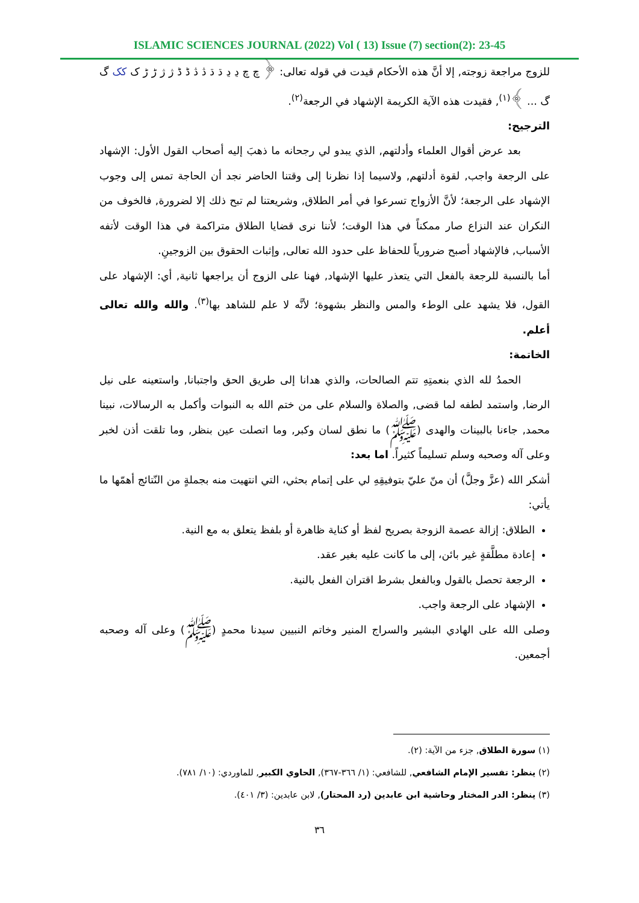ISLAMIC SCIENCES JOURNAL (2022) Vol ( 13) Issue (7) section(2): 23-45
للزوج مراجعة زوجته, إلا أنَّ هذه الأحكام قيدت في قوله تعالى: ﴿ چ چ ڍ ڍ ڌ ڌ ڎ ڎ ڈ ڈ ژ ژ ڑ ڑ ک کک گ گ ... ﴾<sup>(١)</sup>, فقيدت هذه الآية الكريمة الإشهاد في الرجعة<sup>(٢)</sup>.
الترجيح:
بعد عرض أقوال العلماء وأدلتهم, الذي يبدو لي رجحانه ما ذهبَ إليه أصحاب القول الأول: الإشهاد على الرجعة واجب, لقوة أدلتهم, ولاسيما إذا نظرنا إلى وقتنا الحاضر نجد أن الحاجة تمس إلى وجوب الإشهاد على الرجعة؛ لأنَّ الأزواج تسرعوا في أمر الطلاق, وشريعتنا لم تبح ذلك إلا لضرورة, فالخوف من النكران عند النزاع صار ممكناً في هذا الوقت؛ لأننا نرى قضايا الطلاق متراكمة في هذا الوقت لأتفه الأسباب, فالإشهاد أصبح ضرورياً للحفاظ على حدود الله تعالى, وإثبات الحقوق بين الزوجينِ.
أما بالنسبة للرجعة بالفعل التي يتعذر عليها الإشهاد, فهنا على الزوج أن يراجعها ثانية, أي: الإشهاد على القول، فلا يشهد على الوطء والمس والنظر بشهوة؛ لأنَّه لا علم للشاهد بها<sup>(٣)</sup>. والله والله تعالى أعلم.
الخاتمة:
الحمدُ لله الذي بنعمتِهِ تتم الصالحات، والذي هدانا إلى طريق الحق واجتبانا, واستعينه على نيل الرضا, واستمد لطفه لما قضى, والصلاة والسلام على من ختم الله به النبوات وأكمل به الرسالات، نبينا محمد, جاءنا بالبينات والهدى (ﷺ) ما نطق لسان وكبر, وما اتصلت عين بنظر, وما تلقت أذن لخبر وعلى آله وصحبه وسلم تسليماً كثيراً. اما بعد:
أشكر الله (عزَّ وجلَّ) أن منّ عليّ بتوفيقِهِ لي على إتمام بحثي، التي انتهيت منه بجملةٍ من النّتائج أهمّها ما يأتي:
الطلاق: إزالة عصمة الزوجة بصريح لفظ أو كناية ظاهرة أو بلفظ يتعلق به مع النية.
إعادة مطلَّقةٍ غير بائن، إلى ما كانت عليه بغير عقد.
الرجعة تحصل بالقول وبالفعل بشرط اقتران الفعل بالنية.
الإشهاد على الرجعة واجب.
وصلى الله على الهادي البشير والسراج المنير وخاتم النبيين سيدنا محمدٍ (ﷺ) وعلى آله وصحبه أجمعين.
(١) سورة الطلاق, جزء من الآية: (٢).
(٢) ينظر: تفسير الإمام الشافعي, للشافعي: (١/ ٣٦٦-٣٦٧), الحاوي الكبير, للماوردي: (١٠/ ٧٨١).
(٣) ينظر: الدر المختار وحاشية ابن عابدين (رد المحتار), لابن عابدين: (٣/ ٤٠١).
٣٦